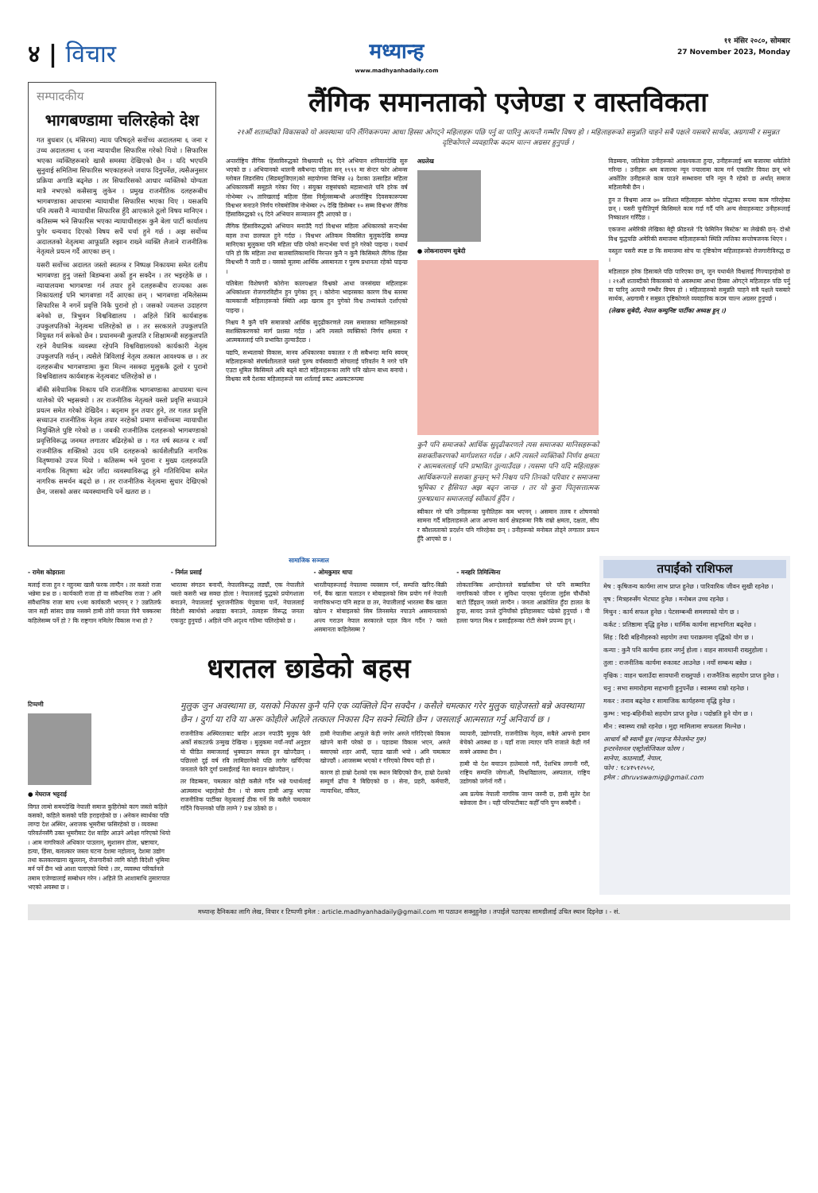४ | विचार
मध्यान्ह
www.madhyanhadaily.com
११ मंसिर २०८०, सोमबार
27 November 2023, Monday
सम्पादकीय
भागबण्डामा चलिरहेको देश
गत बुधबार (६ मंसिरमा) न्याय परिषद्ले सर्वोच्च अदालतमा ६ जना र उच्च अदालतमा ६ जना न्यायाधीश सिफारिस गरेको थियो । सिफारिस भएका व्यक्तिहरूबारे खासै समस्या देखिएको छैन । यदि भएपनि सुनुवाई समितिमा सिफारिस भएकाहरूले जवाफ दिनुपर्नेछ, त्यसैअनुसार प्रक्रिया अगाडि बढ्नेछ । तर सिफारिसको आधार व्यक्तिको योग्यता मात्रै नभएको कसैसामु लुकेन । प्रमुख राजनीतिक दलहरूबीच भागबण्डाका आधारमा न्यायाधीश सिफारिस भएका थिए । यसअघि पनि त्यसरी नै न्यायाधीश सिफारिस हुँदै आएकाले ठूलो विषय मानिएन । कतिसम्म भने सिफारिस भएका न्यायाधीशहरू कुनै बेला पार्टी कार्यालय पुगेर धन्यवाद दिएको विषय सधैं चर्चा हुने गर्छ । अझ सर्वोच्च अदालतको नेतृत्वमा आफूप्रति रुझान राख्ने व्यक्ति लैजाने राजनीतिक नेतृत्वले प्रयत्न गर्दै आएका छन् ।
यसरी सर्वोच्च अदालत जस्तो स्वतन्त्र र निष्पक्ष निकायमा समेत दलीय भागबण्डा हुनु जस्तो बिडम्बना अर्को हुन सक्दैन । तर भइरहेकै छ । न्यायालयमा भागबण्डा गर्न तयार हुने दलहरूबीच राज्यका अरू निकायलाई पनि भागबण्डा गर्दै आएका छन् । भागबण्डा नमिलेसम्म सिफारिस नै नगर्ने प्रवृत्ति निकै पुरानो हो । जसको ज्वलन्त उदाहरण बनेको छ, त्रिभुवन विश्वविद्यालय । अहिले त्रिवि कार्यबाहक उपकुलपतिको नेतृत्वमा चलिरहेको छ । तर सरकारले उपकुलपति नियुक्त गर्न सकेको छैन । प्रधानमन्त्री कुलपति र शिक्षामन्त्री सहकुलपति रहने वैधानिक व्यवस्था रहेपनि विश्वविद्यालयको कार्यकारी नेतृत्व उपकुलपति गर्छन् । त्यसैले त्रिविलाई नेतृत्व तत्काल आवश्यक छ । तर दलहरूबीच भागबण्डामा कुरा मिल्न नसक्दा मुलुककै ठूलो र पुरानो विश्वविद्यालय कार्यबाहक नेतृत्वबाट चलिरहेको छ ।
बाँकी संवैधानिक निकाय पनि राजनीतिक भागबण्डाका आधारमा चल्न थालेको धेरै भइसक्यो । तर राजनीतिक नेतृत्वले यस्तो प्रवृत्ति सच्याउने प्रयत्न समेत गरेको देखिदैन । बद्नाम हुन तयार हुने, तर गलत प्रवृत्ति सच्याउन राजनीतिक नेतृत्व तयार नरहेको प्रमाण सर्वोच्चमा न्यायाधीश नियुक्तिले पुष्टि गरेको छ । जबकी राजनीतिक दलहरूको भागबण्डाको प्रवृत्तिविरूद्ध जनमत लगातार बढिरहेको छ । गत वर्ष स्वतन्त्र र नयाँ राजनीतिक शक्तिको उदय पनि दलहरूको कार्यशैलीप्रति नागरिक वितृष्णाको उपज थियो । कतिसम्म भने पुराना र मुख्य दलहरूप्रति नागरिक वितृष्णा बढेर जाँदा व्यवस्थाविरूद्ध हुने गतिविधिमा समेत नागरिक समर्थन बढ्दो छ । तर राजनीतिक नेतृत्वमा सुधार देखिएको छैन, जसको असर व्यवस्थामाथि पर्ने खतरा छ ।
लैंगिक समानताको एजेण्डा र वास्तविकता
२१औं शताब्दीको विकासको यो अवस्थामा पनि लैंगिकरूपमा आधा हिस्सा ओगट्ने महिलाहरू पछि पर्नु वा पारिनु अत्यन्तै गम्भीर विषय हो । महिलाहरूको समुन्नति चाहने सबै पक्षले यसबारे सार्थक, अग्रगामी र समुन्नत दृष्टिकोणले व्यवहारिक कदम चाल्न अग्रसर हुनुपर्छ ।
अन्तर्राष्ट्रिय लैंगिक हिंसाविरुद्धको विश्वव्यापी १६ दिने अभियान शनिवारदेखि सुरु भएको छ । अभियानको थालनी सबैभन्दा पहिला सन् १९९१ मा सेन्टर फोर ओमन्स ग्लोबल लिडरसिप (सिडब्लुजिएल)को सहयोगमा विभिन्न २३ देशका उत्साहित महिला अधिकारकर्मी समूहले गरेका थिए । संयुक्त राष्ट्रसंघको महासभाले पनि हरेक वर्ष नोभेम्बर २५ तारिखलाई महिला हिंसा निर्मूलसम्बन्धी अन्तर्राष्ट्रिय दिवसकारूपमा विश्वभर मनाउने निर्णय गरेबमोजिम नोभेम्बर २५ देखि डिसेम्बर १० सम्म विश्वभर लैंगिक हिंसाविरुद्धको १६ दिने अभियान सञ्चालन हुँदै आएको छ ।
लैंगिक हिंसाविरुद्धको अभियान मनाउँदै गर्दा विश्वभर महिला अधिकारको सन्दर्भमा बहस तथा छलफल हुने गर्दछ । विश्वभर अतिकम विकसित मुलुकदेखि सम्पन्न मानिएका मुलुकमा पनि महिला पछि परेको सन्दर्भमा चर्चा हुने गरेको पाइन्छ । यथार्थ पनि हो कि महिला तथा बालबालिकामाथि निरन्तर कुनै न कुनै किसिमले लैंगिक हिंसा विश्वभरी नै जारी छ । यसको मूलमा आर्थिक असमानता र पुरुष प्रधानता रहेको पाइन्छ ।
यतिबेला विशेषगरी कोरोना कालपश्चात विश्वको आधा जनसंख्या महिलाहरू अधिकांशतः रोजगारविहीन हुन पुगेका हुन् । कोरोना भाइरसका कारण विश्व स्तरमा कामकाजी महिलाहरूको स्थिति अझ खराब हुन पुगेको विश्व तथ्यांकले दर्शाएको पाइन्छ ।
निश्चय नै कुनै पनि समाजको आर्थिक सुदृढीकरणले त्यस समाजका मानिसहरूको सशक्तिकरणको मार्ग प्रशस्त गर्दछ । अनि त्यसले व्यक्तिको निर्णय क्षमता र आत्मबललाई पनि प्रभावित तुल्याउँदछ ।
यद्यपि, सभ्यताको विकास, मानव अधिकारका वकालत र ती सबैभन्दा माथि स्वयम् महिलाहरूको संघर्षशीलताले यस्तो पुरुष वर्चस्ववादी सोचलाई परिवर्तन नै नगरे पनि एउटा धूमिल किसिमले अघि बढ्ने बाटो महिलाहरूका लागि पनि खोल्न बाध्य बनायो । विश्वका सबै देशका महिलाहरूले यस शर्तलाई प्रकट अप्रकटरूपमा
अग्रलेख
● लोकनारायण सुबेदी
कुनै पनि समाजको आर्थिक सुदृढीकरणले त्यस समाजका मानिसहरूको सशक्तीकरणको मार्गप्रशस्त गर्दछ । अनि त्यसले व्यक्तिको निर्णय क्षमता र आत्मबललाई पनि प्रभावित तुल्याउँदछ । त्यसमा पनि यदि महिलाहरू आर्थिकरूपले सशक्त हुन्छन् भने निश्चय पनि तिनको परिवार र समाजमा भूमिका र हैसियत अझ बढ्न जान्छ । तर यो कुरा पितृसत्तात्मक पुरुषप्रधान समाजलाई स्वीकार्य हुँदैन ।
स्वीकार गरे पनि उनीहरूका चुनौतिहरू कम भएनन् । असमान तलब र शोषणको सामना गर्दै महिलाहरूले आज आफ्ना कार्य क्षेत्रहरूमा निकै राम्रो क्षमता, दक्षता, सीप र कौशलताको प्रदर्शन पनि गरिरहेका छन् । उनीहरूको मनोबल तोड्ने लगातार प्रयत्न हुँदै आएको छ ।
विडम्बना, जतिबेला उनीहरूको आवश्यकता हुन्छ, उनीहरूलाई श्रम बजारमा धकेलिने गरिन्छ । उनीहरू श्रम बजारमा न्यून ज्यालामा काम गर्न एकातिर विवश छन् भने अर्कोतिर उनीहरूले काम पाउने सम्भावना पनि न्यून नै रहेको छ अर्थात् समाज महिलामैत्री छैन ।
हुन त विश्वमा आज ७० प्रतिशत महिलाहरू कोरोना योद्धाका रूपमा काम गरिरहेका छन् । यसरी चुनौतिपूर्ण किसिमले काम गर्दा गर्दै पनि अन्य सेवाहरूबाट उनीहरूलाई निष्काशन गरिँदैछ ।
एकजना अमेरिकी लेखिका बेट्टी फ्रीडनले 'दि फेमिनिन मिस्टेक' मा लेखेकी छन्- दोश्रो विश्व युद्धपछि अमेरिकी समाजमा महिलाहरूको स्थिति त्यत्तिका सन्तोषजनक थिएन ।
वस्तुतः यसरी स्पष्ट छ कि समाजमा सोच या दृष्टिकोण महिलाहरूको रोजगारीविरुद्ध छ ।
महिलाहरु हरेक हिसाबले पछि पारिएका छन्, जुन यथार्थले विश्वलाई गिज्याइरहेको छ । २१औं शताब्दीको विकासको यो अवस्थामा आधा हिस्सा ओगट्ने महिलाहरु पछि पर्नु वा पारिनु अत्यन्तै गम्भीर विषय हो । महिलाहरुको समुन्नति चाहने सबै पक्षले यसबारे सार्थक, अग्रगामी र समुन्नत दृष्टिकोणले व्यवहारिक कदम चाल्न अग्रसर हुनुपर्छ ।
(लेखक सुबेदी, नेपाल कम्युनिष्ट पार्टीका अध्यक्ष हुन् ।)
सामाजिक सञ्जाल
- रामेश कोइराला
मलाई राजा हुन र नहुनमा खासै फरक लाग्दैन । तर कस्तो राजा भन्नेमा प्रश्न छ । कार्यकारी राजा हो वा संवैधानिक राजा ? अनि संवैधानिक राजा माघ १९मा कार्यकारी भएनन् र ? उन्नतितर्फ जान सही सांसद छान्न नसक्ने हामी तोरी जनता यिनै चक्करमा कहिलेसम्म पर्ने हो ? कि राष्ट्रगान नमिलेर विकास नभा हो ?
- निर्मल प्रसाईं
भारतमा संगठन बनायौं, नेपालविरूद्ध लड्यौं, एक नेपालीले यस्तो कसरी भन्न सक्छ होला ! नेपाललाई युद्धको प्रयोगशाला बनाउने, नेपाललाई भूराजनीतिक चेपुवामा पार्ने, नेपाललाई विदेशी स्वार्थको अखाडा बनाउने, तत्वहरू विरूद्ध जनता एकजुट हुनुपर्छ । अहिले पनि अदृश्य गतिमा चलिरहेको छ ।
- ओमकुमार थापा
भारतीयहरूलाई नेपालमा व्यवसाय गर्न, सम्पत्ति खरिद-बिक्री गर्न, बैंक खाता चलाउन र मोबाइलको सिम प्रयोग गर्न नेपाली नागरिकभन्दा पनि सहज छ तर, नेपालीलाई भारतमा बैंक खाता खोल्न र मोबाइलको सिम लिनसमेत नपाउने असमानताको अन्त्य गराउन नेपाल सरकारले पहल किन गर्दैन ? यस्तो असमानता कहिलेसम्म ?
- मनहरि तिमिल्सिना
लोकतान्त्रिक आन्दोलनले बर्खास्तीमा परे पनि सम्मानित नागरिकको जीवन र सुविधा पाएका पूर्वराजा लुईस चौधौंको बाटो हिँड्छन् जस्तो लाग्दैन । जनता आक्रोशित हुँदा हालत के हुन्छ, सायद उनले दुनियाँको इतिहासबाट पढेको हुनुपर्छ । यी हल्ला फगत मिश्र र प्रसाईंहरूका रोटी सेक्ने प्रपञ्च हुन् ।
धरातल छाडेको बहस
टिप्पणी
● मेघराज भट्टराई
विगत लामो समयदेखि नेपाली समाज कुहिरोको काग जस्तो कहिले कसको, कहिले कसको पछि हराइरहेको छ । अनेकन स्वार्थका पछि लाग्दा देश अस्थिर, अराजक भूमरीमा फसिरहेको छ । व्यवस्था परिवर्तनसँगै उक्त भूमरीबाट देश बाहिर आउने अपेक्षा गरिएको थियो । आम नागरिकले अधिकार पाउलान्, सुशासन होला, भ्रष्टाचार, हत्या, हिंसा, बलात्कार जस्ता घटना देशमा नहोलान्, देशमा उद्योग तथा कलकारखाना खुल्लान्, रोजगारीको लागि कोही विदेशी भूमिमा मर्न पर्ने छैन भन्ने आशा पलाएको थियो । तर, व्यवस्था परिवर्तनले तमाम एजेण्डालाई सम्बोधन गरेन । अहिले ति आशामाथि तुसारापात भएको अवस्था छ ।
मुलुक जुन अवस्थामा छ, यसको निकास कुनै पनि एक व्यक्तिले दिन सक्दैन । कसैले चमत्कार गरेर मुलुक चाहेजस्तो बन्ने अवस्थामा छैन । दुर्गा या रवि या अरू कोहीले अहिले तत्काल निकास दिन सक्ने स्थिति छैन । जसलाई आत्मसात गर्नु अनिवार्य छ ।
राजनीतिक अस्थिरताबाट बाहिर आउन नपाउँदै मुलुक फेरि अर्को संकटतर्फ उन्मुख देखिन्छ । मुलुकमा नयाँ-नयाँ अनुहार यो पीडित समाजलाई भुक्याउन सफल हुन खोज्दैछन् । पछिल्लो दुई वर्ष रवि लामिछानेको पछि लागेर खर्चिएका जनताले फेरि दुर्गा प्रसाईंलाई नेता बनाउन खोज्दैछन् ।
तर विडम्बना, चमत्कार कोही कसैले गर्दैन भन्ने यथार्थलाई आत्मसाथ भइरहेको छैन । यो समय हामी आफू भएका राजनीतिक पार्टीका नेतृत्वलाई ठीक गर्ने कि कसैले चमत्कार गर्दिने चिन्तनको पछि लाग्ने ? प्रश्न उठेको छ ।
हामी नेपालीमा आफूले केही नगरेर अरुले गरिदिएको विकास खोज्ने बानी परेको छ । पहाडमा विकास भएन, अरुले बसाएको शहर आयौं, पहाड खाली भयो । अनि चमत्कार खोज्छौं । आजसम्म भएको र गरिएको विषय यही हो ।
कारण हो हाम्रो देशको एक स्थान बिग्रिएको छैन, हाम्रो देशको सम्पूर्ण ढाँचा नै बिग्रिएको छ । सेना, प्रहरी, कर्मचारी, न्यायाधिश, वकिल,
व्यापारी, उद्योगपति, राजनीतिक नेतृत्व, सबैले आफ्नो इमान बेचेको अवस्था छ । यहाँ राजा ल्याएर पनि राजाले केही गर्न सक्ने अवस्था छैन ।
हामी यो देश बचाउन हातेमालो गरौं, देशभित्र लगानी गरौं, राष्ट्रिय सम्पत्ति जोगाऔं, विश्वविद्यालय, अस्पताल, राष्ट्रिय उद्योगको जगेर्ना गरौं ।
अब प्रत्येक नेपाली नागरिक जाग्न जरुरी छ, हामी सुतेर देश बन्नेवाला छैन । यही परिपाटीबाट कहीँ पनि पुग्न सक्दैनौं ।
तपाईंको राशिफल
मेष : कृषिजन्य कार्यमा लाभ प्राप्त हुनेछ । पारिवारिक जीवन सुखी रहनेछ ।
वृष : मित्रहरुसँग भेटघाट हुनेछ । मनोबल उच्च रहनेछ ।
मिथुन : कार्य सफल हुनेछ । पेटसम्बन्धी समस्याको योग छ ।
कर्कट : प्रतिष्ठामा वृद्धि हुनेछ । धार्मिक कार्यमा सहभागिता बढ्नेछ ।
सिंह : दिदी बहिनीहरुको सहयोग तथा पराक्रममा वृद्धिको योग छ ।
कन्या : कुनै पनि कार्यमा हतार नगर्नु होला । वाहन सावधानी राख्नुहोला ।
तुला : राजनीतिक कार्यमा रुकावट आउनेछ । नयाँ सम्बन्ध बन्नेछ ।
वृश्चिक : वाहन चलाउँदा सावधानी राख्नुपर्छ । राजनैतिक सहयोग प्राप्त हुनेछ ।
धनु : सभा समारोहमा सहभागी हुनुपर्नेछ । स्वास्थ्य राम्रो रहनेछ ।
मकर : तनाव बढ्नेछ र सामाजिक कार्यहरुमा वृद्धि हुनेछ ।
कुम्भ : भाइ-बहिनीको सहयोग प्राप्त हुनेछ । पदोन्नति हुने योग छ ।
मीन : स्वास्थ्य राम्रो रहनेछ । मुद्दा मामिलामा सफलता मिल्नेछ ।
आचार्य श्री स्वामी ध्रुव (माइन्ड मैनेजमेन्ट गुरु)
इन्टरनेशनल एस्ट्रोलोजिकल फोरम ।
सानेपा, काठमाडौं, नेपाल,
फोन : ९८४१५९२५५२,
इमेल : dhruvswamig@gmail.com
मध्यान्ह दैनिकका लागि लेख, विचार र टिप्पणी इमेल : article.madhyanhadaily@gmail.com मा पठाउन सक्नुहुनेछ । तपाईंले पठाएका सामग्रीलाई उचित स्थान दिइनेछ । - सं.